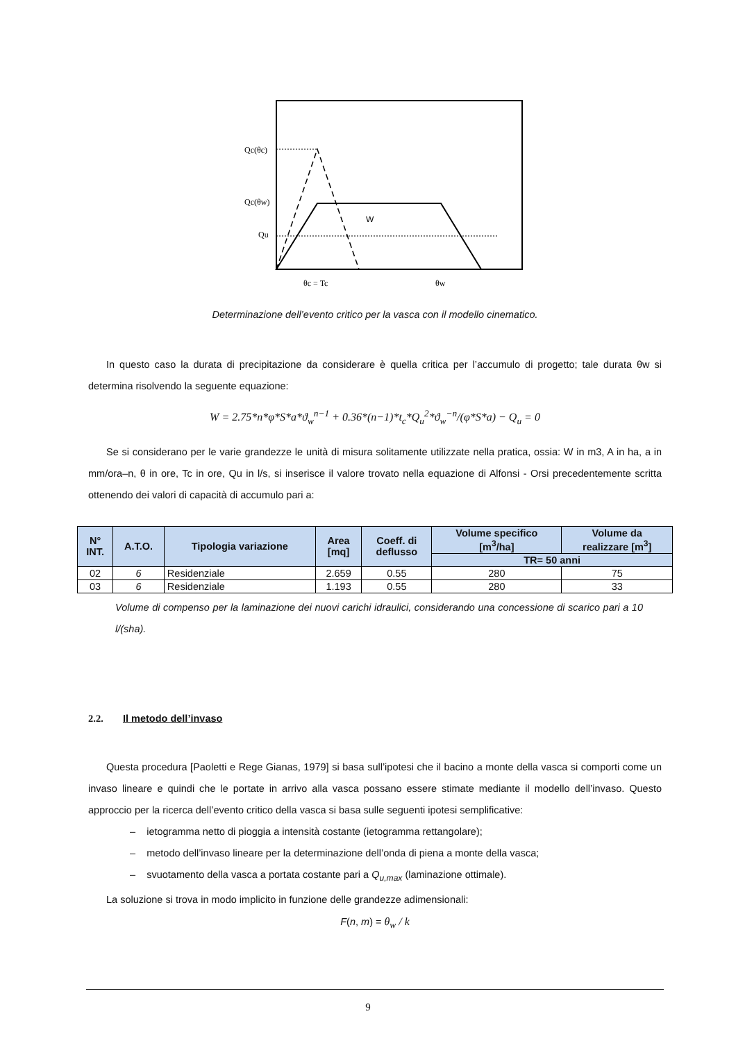Qc(θc)
Qc(θw)
Qu
W
θc = Tc
θw
Determinazione dell’evento critico per la vasca con il modello cinematico.
In questo caso la durata di precipitazione da considerare è quella critica per l’accumulo di progetto; tale durata θw si determina risolvendo la seguente equazione:
W = 2.75*n*φ*S*a*ϑ<sub>w</sub><sup>n−1</sup> + 0.36*(n−1)*t<sub>c</sub>*Q<sub>u</sub><sup>2</sup>*ϑ<sub>w</sub><sup>−n</sup>/(φ*S*a) − Q<sub>u</sub> = 0
Se si considerano per le varie grandezze le unità di misura solitamente utilizzate nella pratica, ossia: W in m3, A in ha, a in mm/ora–n, θ in ore, Tc in ore, Qu in l/s, si inserisce il valore trovato nella equazione di Alfonsi - Orsi precedentemente scritta ottenendo dei valori di capacità di accumulo pari a:
| N° INT. | A.T.O. | Tipologia variazione | Area [mq] | Coeff. di deflusso | Volume specifico [m<sup>3</sup>/ha] | Volume da realizzare [m<sup>3</sup>] |
| --- | --- | --- | --- | --- | --- | --- |
| | | | | | TR= 50 anni | |
| 02 | 6 | Residenziale | 2.659 | 0.55 | 280 | 75 |
| 03 | 6 | Residenziale | 1.193 | 0.55 | 280 | 33 |
Volume di compenso per la laminazione dei nuovi carichi idraulici, considerando una concessione di scarico pari a 10 l/(sha).
2.2. Il metodo dell’invaso
Questa procedura [Paoletti e Rege Gianas, 1979] si basa sull’ipotesi che il bacino a monte della vasca si comporti come un invaso lineare e quindi che le portate in arrivo alla vasca possano essere stimate mediante il modello dell’invaso. Questo approccio per la ricerca dell’evento critico della vasca si basa sulle seguenti ipotesi semplificative:
– ietogramma netto di pioggia a intensità costante (ietogramma rettangolare);
– metodo dell’invaso lineare per la determinazione dell’onda di piena a monte della vasca;
– svuotamento della vasca a portata costante pari a Q<sub>u,max</sub> (laminazione ottimale).
La soluzione si trova in modo implicito in funzione delle grandezze adimensionali:
F(n, m) = θ<sub>w</sub> / k
9